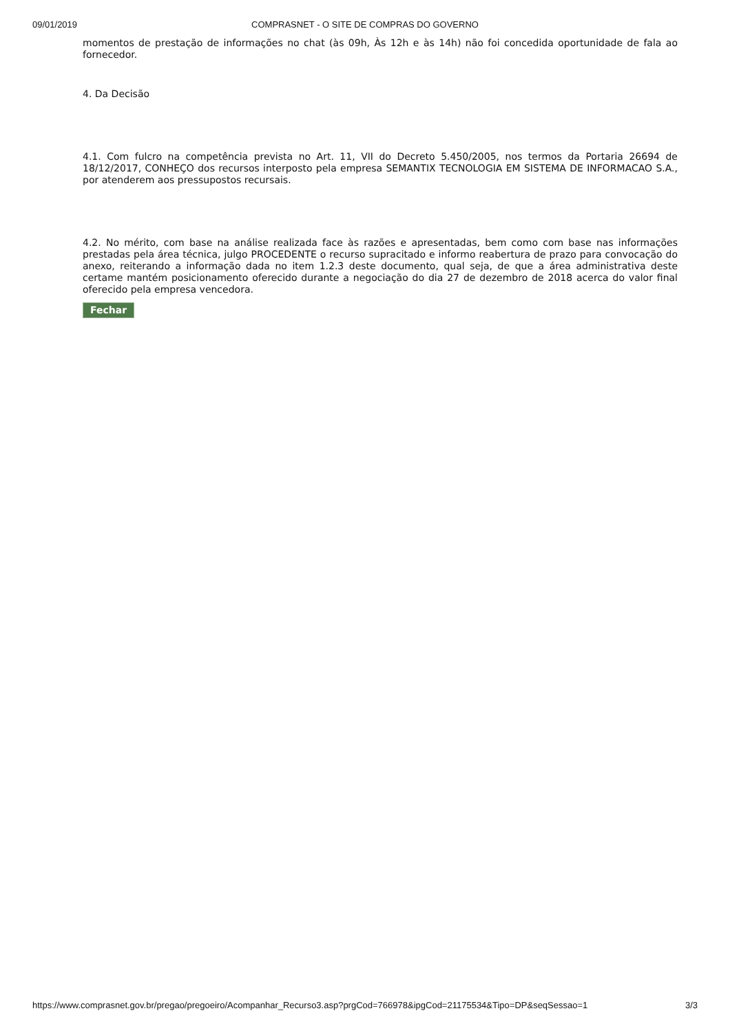09/01/2019
COMPRASNET - O SITE DE COMPRAS DO GOVERNO
momentos de prestação de informações no chat (às 09h, Às 12h e às 14h) não foi concedida oportunidade de fala ao fornecedor.
4. Da Decisão
4.1. Com fulcro na competência prevista no Art. 11, VII do Decreto 5.450/2005, nos termos da Portaria 26694 de 18/12/2017, CONHEÇO dos recursos interposto pela empresa SEMANTIX TECNOLOGIA EM SISTEMA DE INFORMACAO S.A., por atenderem aos pressupostos recursais.
4.2. No mérito, com base na análise realizada face às razões e apresentadas, bem como com base nas informações prestadas pela área técnica, julgo PROCEDENTE o recurso supracitado e informo reabertura de prazo para convocação do anexo, reiterando a informação dada no item 1.2.3 deste documento, qual seja, de que a área administrativa deste certame mantém posicionamento oferecido durante a negociação do dia 27 de dezembro de 2018 acerca do valor final oferecido pela empresa vencedora.
Fechar
https://www.comprasnet.gov.br/pregao/pregoeiro/Acompanhar_Recurso3.asp?prgCod=766978&ipgCod=21175534&Tipo=DP&seqSessao=1 3/3